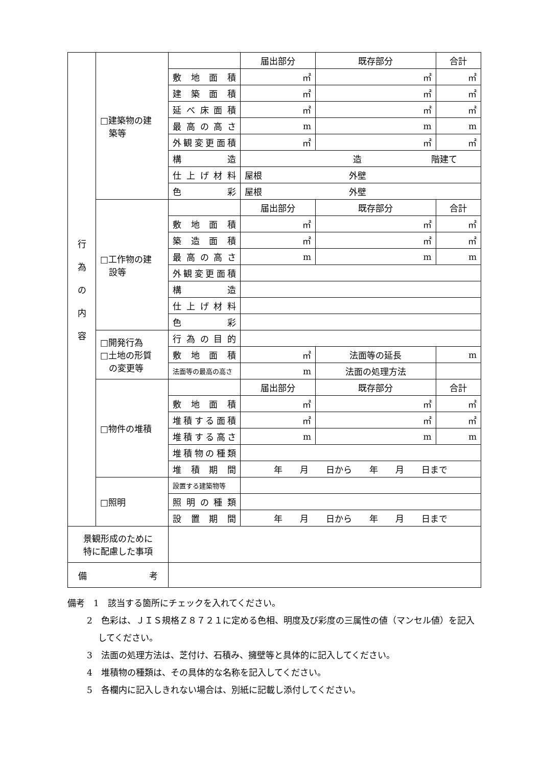| 行 為 の 内 容 | □建築物の建 築等 | | 届出部分 | 既存部分 | 合計 |
| | | 敷地面積 | ㎡ | ㎡ | ㎡ |
| | | 建築面積 | ㎡ | ㎡ | ㎡ |
| | | 延べ床面積 | ㎡ | ㎡ | ㎡ |
| | | 最高の高さ | m | m | m |
| | | 外観変更面積 | ㎡ | ㎡ | ㎡ |
| | | 構造 | 造 階建て | | |
| | | 仕上げ材料 | 屋根 外壁 | | |
| | | 色彩 | 屋根 外壁 | | |
| | □工作物の建 設等 | | 届出部分 | 既存部分 | 合計 |
| | | 敷地面積 | ㎡ | ㎡ | ㎡ |
| | | 築造面積 | ㎡ | ㎡ | ㎡ |
| | | 最高の高さ | m | m | m |
| | | 外観変更面積 | | | |
| | | 構造 | | | |
| | | 仕上げ材料 | | | |
| | | 色彩 | | | |
| | □開発行為 □土地の形質 の変更等 | 行為の目的 | | | |
| | | 敷地面積 | ㎡ | 法面等の延長 | m |
| | | 法面等の最高の高さ | m | 法面の処理方法 | |
| | □物件の堆積 | | 届出部分 | 既存部分 | 合計 |
| | | 敷地面積 | ㎡ | ㎡ | ㎡ |
| | | 堆積する面積 | ㎡ | ㎡ | ㎡ |
| | | 堆積する高さ | m | m | m |
| | | 堆積物の種類 | | | |
| | | 堆積期間 | 年 月 日から 年 月 日まで | | |
| | □照明 | 設置する建築物等 | | | |
| | | 照明の種類 | | | |
| | | 設置期間 | 年 月 日から 年 月 日まで | | |
| 景観形成のために 特に配慮した事項 | | | | | |
| 備 考 | | | | | |
備考　1　該当する箇所にチェックを入れてください。
2　色彩は、ＪＩＳ規格Ｚ８７２１に定める色相、明度及び彩度の三属性の値（マンセル値）を記入してください。
3　法面の処理方法は、芝付け、石積み、擁壁等と具体的に記入してください。
4　堆積物の種類は、その具体的な名称を記入してください。
5　各欄内に記入しきれない場合は、別紙に記載し添付してください。